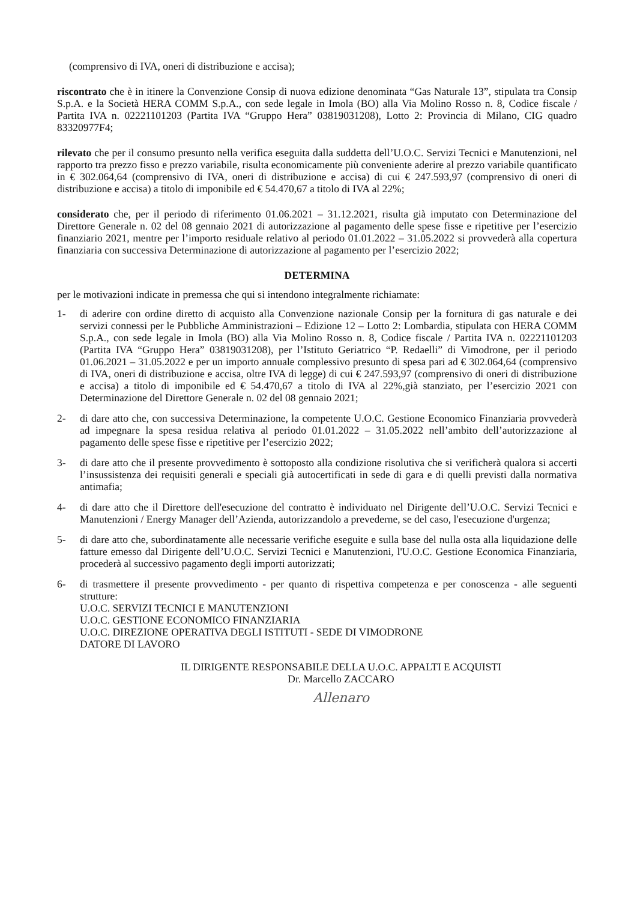(comprensivo di IVA, oneri di distribuzione e accisa);
riscontrato che è in itinere la Convenzione Consip di nuova edizione denominata “Gas Naturale 13”, stipulata tra Consip S.p.A. e la Società HERA COMM S.p.A., con sede legale in Imola (BO) alla Via Molino Rosso n. 8, Codice fiscale / Partita IVA n. 02221101203 (Partita IVA “Gruppo Hera” 03819031208), Lotto 2: Provincia di Milano, CIG quadro 83320977F4;
rilevato che per il consumo presunto nella verifica eseguita dalla suddetta dell’U.O.C. Servizi Tecnici e Manutenzioni, nel rapporto tra prezzo fisso e prezzo variabile, risulta economicamente più conveniente aderire al prezzo variabile quantificato in € 302.064,64 (comprensivo di IVA, oneri di distribuzione e accisa) di cui € 247.593,97 (comprensivo di oneri di distribuzione e accisa) a titolo di imponibile ed € 54.470,67 a titolo di IVA al 22%;
considerato che, per il periodo di riferimento 01.06.2021 – 31.12.2021, risulta già imputato con Determinazione del Direttore Generale n. 02 del 08 gennaio 2021 di autorizzazione al pagamento delle spese fisse e ripetitive per l’esercizio finanziario 2021, mentre per l’importo residuale relativo al periodo 01.01.2022 – 31.05.2022 si provvederà alla copertura finanziaria con successiva Determinazione di autorizzazione al pagamento per l’esercizio 2022;
DETERMINA
per le motivazioni indicate in premessa che qui si intendono integralmente richiamate:
1- di aderire con ordine diretto di acquisto alla Convenzione nazionale Consip per la fornitura di gas naturale e dei servizi connessi per le Pubbliche Amministrazioni – Edizione 12 – Lotto 2: Lombardia, stipulata con HERA COMM S.p.A., con sede legale in Imola (BO) alla Via Molino Rosso n. 8, Codice fiscale / Partita IVA n. 02221101203 (Partita IVA “Gruppo Hera” 03819031208), per l’Istituto Geriatrico “P. Redaelli” di Vimodrone, per il periodo 01.06.2021 – 31.05.2022 e per un importo annuale complessivo presunto di spesa pari ad € 302.064,64 (comprensivo di IVA, oneri di distribuzione e accisa, oltre IVA di legge) di cui € 247.593,97 (comprensivo di oneri di distribuzione e accisa) a titolo di imponibile ed € 54.470,67 a titolo di IVA al 22%,già stanziato, per l’esercizio 2021 con Determinazione del Direttore Generale n. 02 del 08 gennaio 2021;
2- di dare atto che, con successiva Determinazione, la competente U.O.C. Gestione Economico Finanziaria provvederà ad impegnare la spesa residua relativa al periodo 01.01.2022 – 31.05.2022 nell’ambito dell’autorizzazione al pagamento delle spese fisse e ripetitive per l’esercizio 2022;
3- di dare atto che il presente provvedimento è sottoposto alla condizione risolutiva che si verificherà qualora si accerti l’insussistenza dei requisiti generali e speciali già autocertificati in sede di gara e di quelli previsti dalla normativa antimafia;
4- di dare atto che il Direttore dell'esecuzione del contratto è individuato nel Dirigente dell’U.O.C. Servizi Tecnici e Manutenzioni / Energy Manager dell’Azienda, autorizzandolo a prevederne, se del caso, l'esecuzione d'urgenza;
5- di dare atto che, subordinatamente alle necessarie verifiche eseguite e sulla base del nulla osta alla liquidazione delle fatture emesso dal Dirigente dell’U.O.C. Servizi Tecnici e Manutenzioni, l'U.O.C. Gestione Economica Finanziaria, procederà al successivo pagamento degli importi autorizzati;
6- di trasmettere il presente provvedimento - per quanto di rispettiva competenza e per conoscenza - alle seguenti strutture:
U.O.C. SERVIZI TECNICI E MANUTENZIONI
U.O.C. GESTIONE ECONOMICO FINANZIARIA
U.O.C. DIREZIONE OPERATIVA DEGLI ISTITUTI - SEDE DI VIMODRONE
DATORE DI LAVORO
IL DIRIGENTE RESPONSABILE DELLA U.O.C. APPALTI E ACQUISTI
Dr. Marcello ZACCARO
Allenaro